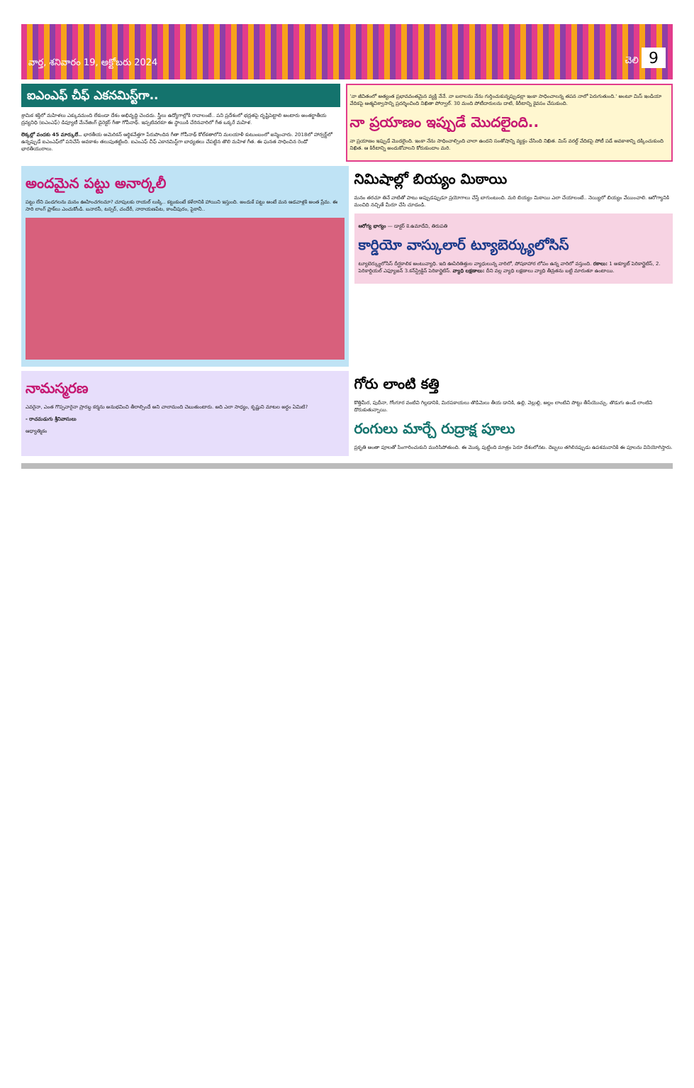వార్త, శనివారం 19, అక్టోబరు 2024 చెలి 9
ఐఎంఎఫ్ చీఫ్ ఎకనమిస్ట్‌గా..
శ్రామిక శక్తిలో మహిళలు ఎక్కువమంది లేకుండా దేశం అభివృద్ధి చెందదు. స్త్రీలు ఉద్యోగాల్లోకి రావాలంటే.. పని ప్రదేశంలో భద్రతపై దృష్టిపెట్టాలి అంటారు అంతర్జాతీయ ద్రవ్యనిధి (ఐఎంఎఫ్) డిప్యూటీ మేనేజింగ్ డైరెక్టర్ గీతా గోపీనాథ్. ఇప్పటివరకూ ఈ స్థాయికి చేరినవారిలో గీత ఒక్కరే మహిళ.
లెక్కల్లో వందకు 45 మార్కులే.. భారతీయ అమెరికన్ ఆర్థికవేత్తగా పేరుపొందిన గీతా గోపీనాథ్ కోల్‌కతాలోని మలయాళీ కుటుంబంలో జన్మించారు. 2018లో హార్వర్డ్‌లో ఉన్నప్పుడే ఐఎంఎఫ్‌లో పనిచేసే అవకాశం తలుపుతట్టింది. ఐఎంఎఫ్ చీఫ్ ఎకానమిస్ట్‌గా బాధ్యతలు చేపట్టిన తొలి మహిళ గీత. ఈ ఘనత సాధించిన రెండో భారతీయురాలు.
'నా జీవితంలో అత్యంత ప్రభావవంతమైన వ్యక్తి నేనే. నా బలాలను నేను గుర్తించుకున్నప్పుడల్లా ఇంకా సాధించాలన్న తపన నాలో పెరుగుతుంది.' అంటూ మిస్ ఇండియా వేదికపై ఆత్మవిశ్వాసాన్ని ప్రదర్శించింది నిఖితా పోర్వాల్. 30 మంది పోటీదారులను దాటి, కిరీటాన్ని కైవసం చేసుకుంది.
నా ప్రయాణం ఇప్పుడే మొదలైంది..
నా ప్రయాణం ఇప్పుడే మొదలైంది. ఇంకా నేను సాధించాల్సింది చాలా ఉందని సంతోషాన్ని వ్యక్తం చేసింది నిఖిత. మిస్ వరల్డ్ వేదికపై పోటీ పడే అవకాశాన్ని దక్కించుకుంది నిఖిత. ఆ కిరీటాన్ని అందుకోవాలని కోరుకుందాం మరి.
అందమైన పట్టు అనార్కలీ
పట్టు లేని పండగలను మనం ఊహించగలమా? చూపులకు రాయల్ లుక్కి.. కట్టుకుంటే కళేరానికి హాయిని ఇస్తుంది. అందుకే పట్టు అంటే మన ఆడవాళ్లకి అంత ప్రేమ. ఈ సారి లాంగ్ ఫ్రాక్‌లు ఎంచుకోండి. బనారసీ, టస్సర్, చందేరీ, నారాయణపేట, కాంచీపురం, పైఠానీ..
నిమిషాల్లో బియ్యం మిఠాయి
మనం తరచూ తినే వాటితో పాటు అప్పుడప్పుడూ ప్రయోగాలు చేస్తే బాగుంటుంది. మరి బియ్యం మిఠాయి ఎలా చేయాలంటే.. నెయ్యిలో బియ్యం వేయించాలి. ఆరోగ్యానికి మంచిది నచ్చితే మీరూ చేసి చూడండి.
ఆరోగ్య భాగ్యం — డాక్టర్ కె.ఉమాదేవి, తిరుపతి
కార్డియో వాస్కులార్ ట్యూబెర్క్యులోసిస్
ట్యూబెర్క్యులోసిస్ దీర్ఘకాలిక అంటువ్యాధి. ఇది ఊపిరితిత్తుల వ్యాధులున్న వారిలో, పోషకాహార లోపం ఉన్న వారిలో వస్తుంది. రకాలు: 1 అక్యూట్ పెరికార్డైటిస్, 2. పెరికార్డియల్ ఎఫ్యూజన్ 3.కన్‌స్ట్రిక్టివ్ పెరికార్డైటిస్. వ్యాధి లక్షణాలు: దీని వల్ల వ్యాధి లక్షణాలు వ్యాధి తీవ్రతను బట్టి మారుతూ ఉంటాయి.
నామస్మరణ
ఎవరైనా, ఎంత గొప్పవారైనా ప్రారబ్ధ కర్మను అనుభవించి తీరాల్సిందే అని చాలామంది చెబుతుంటారు. అది ఎలా సాధ్యం, కృష్ణుని మాటల అర్థం ఏమిటి?
- రాచమడుగు శ్రీనివాసులు
ఆధ్యాత్మికం
గోరు లాంటి కత్తి
కొత్తిమీర, పుదీనా, గోంగూర వంటివి గిల్లడానికి, మిరపకాయలు తొడిమెలు తీయ డానికి, ఉల్లి, వెల్లుల్లి, అల్లం లాంటివి పొట్టు తీసేయొచ్చు. తొడుగు ఉండే లాంటివి దొరుకుతున్నాయి.
రంగులు మార్చే రుద్రాక్ష పూలు
ప్రకృతి అంతా పూలతో సింగారించుకుని మురిసిపోతుంది. ఈ మొక్క పుట్టింది మాత్రం పెరూ దేశంలోనట. దెబ్బలు తగిలినప్పుడు ఉపశమనానికి ఈ పూలను వినియోగిస్తారు.